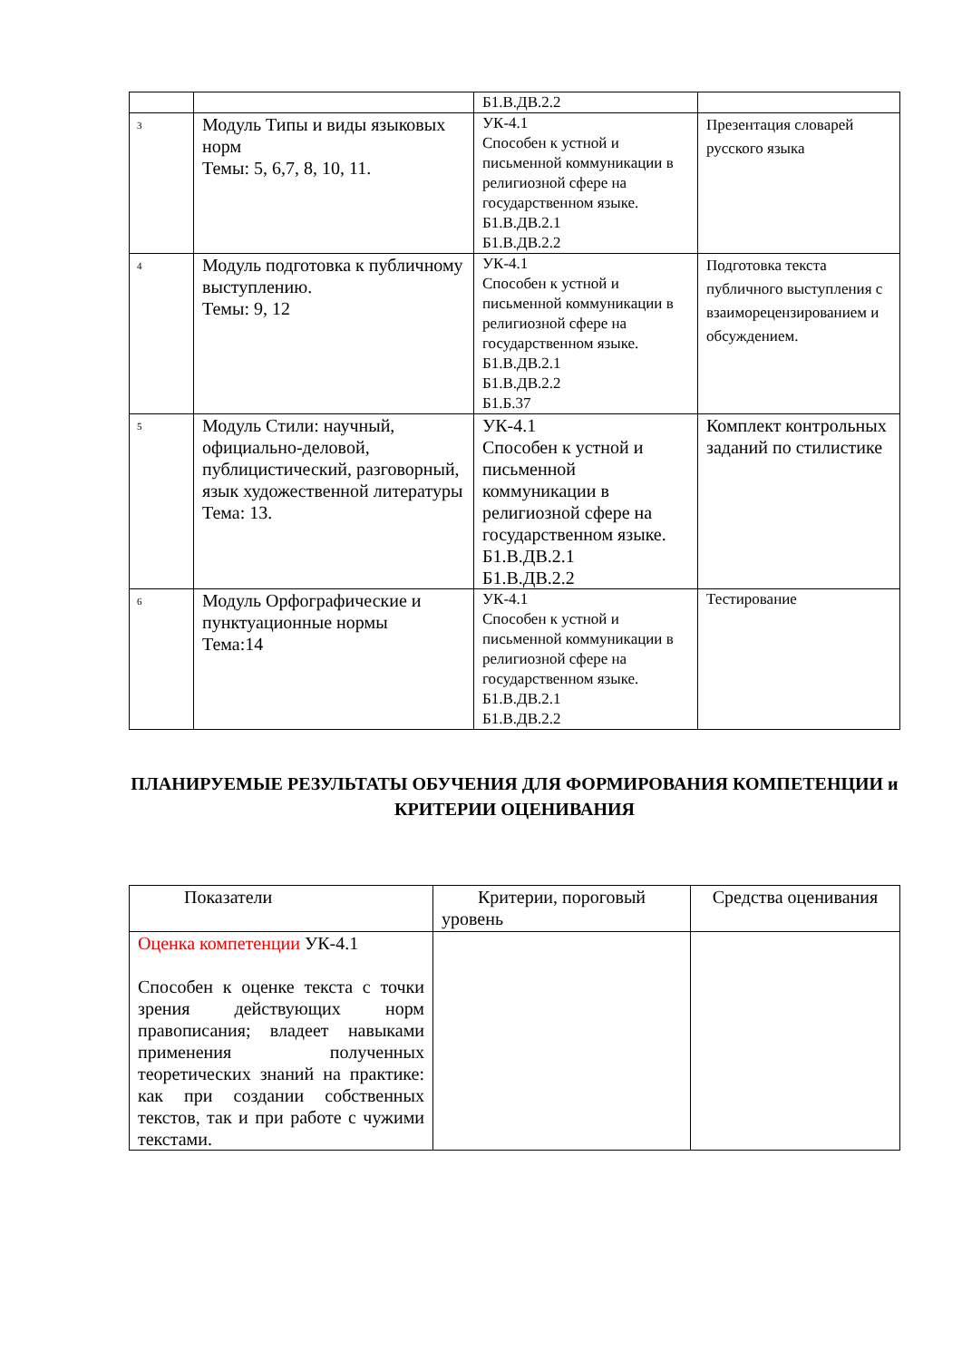| | | Б1.В.ДВ.2.2 | |
| 3 | Модуль Типы и виды языковых норм Темы: 5, 6,7, 8, 10, 11. | УК-4.1 Способен к устной и письменной коммуникации в религиозной сфере на государственном языке. Б1.В.ДВ.2.1 Б1.В.ДВ.2.2 | Презентация словарей русского языка |
| 4 | Модуль подготовка к публичному выступлению. Темы: 9, 12 | УК-4.1 Способен к устной и письменной коммуникации в религиозной сфере на государственном языке. Б1.В.ДВ.2.1 Б1.В.ДВ.2.2 Б1.Б.37 | Подготовка текста публичного выступления с взаиморецензированием и обсуждением. |
| 5 | Модуль Стили: научный, официально-деловой, публицистический, разговорный, язык художественной литературы Тема: 13. | УК-4.1 Способен к устной и письменной коммуникации в религиозной сфере на государственном языке. Б1.В.ДВ.2.1 Б1.В.ДВ.2.2 | Комплект контрольных заданий по стилистике |
| 6 | Модуль Орфографические и пунктуационные нормы Тема:14 | УК-4.1 Способен к устной и письменной коммуникации в религиозной сфере на государственном языке. Б1.В.ДВ.2.1 Б1.В.ДВ.2.2 | Тестирование |
ПЛАНИРУЕМЫЕ РЕЗУЛЬТАТЫ ОБУЧЕНИЯ ДЛЯ ФОРМИРОВАНИЯ КОМПЕТЕНЦИИ и КРИТЕРИИ ОЦЕНИВАНИЯ
| Показатели | Критерии, пороговый уровень | Средства оценивания |
| --- | --- | --- |
| Оценка компетенции УК-4.1 Способен к оценке текста с точки зрения действующих норм правописания; владеет навыками применения полученных теоретических знаний на практике: как при создании собственных текстов, так и при работе с чужими текстами. | | |